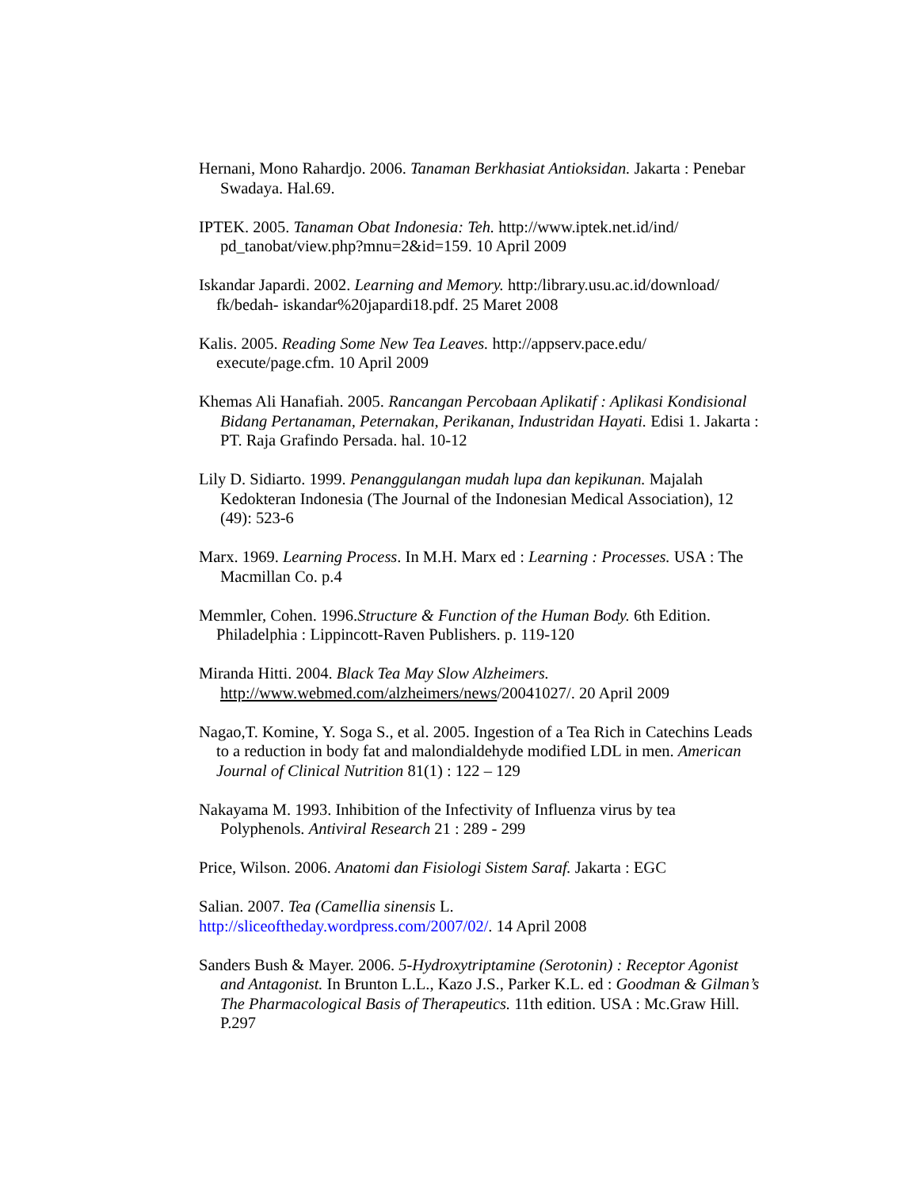Hernani, Mono Rahardjo. 2006. Tanaman Berkhasiat Antioksidan. Jakarta : Penebar Swadaya. Hal.69.
IPTEK. 2005. Tanaman Obat Indonesia: Teh. http://www.iptek.net.id/ind/ pd_tanobat/view.php?mnu=2&id=159. 10 April 2009
Iskandar Japardi. 2002. Learning and Memory. http:/library.usu.ac.id/download/ fk/bedah- iskandar%20japardi18.pdf. 25 Maret 2008
Kalis. 2005. Reading Some New Tea Leaves. http://appserv.pace.edu/ execute/page.cfm. 10 April 2009
Khemas Ali Hanafiah. 2005. Rancangan Percobaan Aplikatif : Aplikasi Kondisional Bidang Pertanaman, Peternakan, Perikanan, Industridan Hayati. Edisi 1. Jakarta : PT. Raja Grafindo Persada. hal. 10-12
Lily D. Sidiarto. 1999. Penanggulangan mudah lupa dan kepikunan. Majalah Kedokteran Indonesia (The Journal of the Indonesian Medical Association), 12 (49): 523-6
Marx. 1969. Learning Process. In M.H. Marx ed : Learning : Processes. USA : The Macmillan Co. p.4
Memmler, Cohen. 1996.Structure & Function of the Human Body. 6th Edition. Philadelphia : Lippincott-Raven Publishers. p. 119-120
Miranda Hitti. 2004. Black Tea May Slow Alzheimers. http://www.webmed.com/alzheimers/news/20041027/. 20 April 2009
Nagao,T. Komine, Y. Soga S., et al. 2005. Ingestion of a Tea Rich in Catechins Leads to a reduction in body fat and malondialdehyde modified LDL in men. American Journal of Clinical Nutrition 81(1) : 122 – 129
Nakayama M. 1993. Inhibition of the Infectivity of Influenza virus by tea Polyphenols. Antiviral Research 21 : 289 - 299
Price, Wilson. 2006. Anatomi dan Fisiologi Sistem Saraf. Jakarta : EGC
Salian. 2007. Tea (Camellia sinensis L.
http://sliceoftheday.wordpress.com/2007/02/. 14 April 2008
Sanders Bush & Mayer. 2006. 5-Hydroxytriptamine (Serotonin) : Receptor Agonist and Antagonist. In Brunton L.L., Kazo J.S., Parker K.L. ed : Goodman & Gilman’s The Pharmacological Basis of Therapeutics. 11th edition. USA : Mc.Graw Hill. P.297